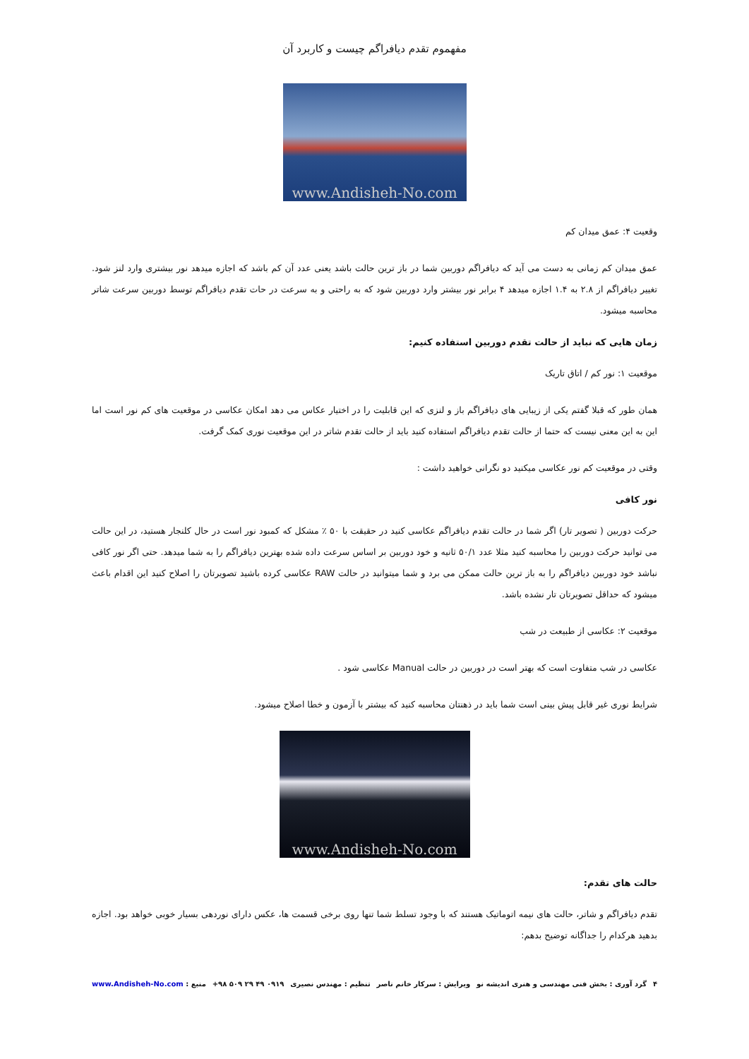مفهموم تقدم دیافراگم چیست و کاربرد آن
www.Andisheh-No.com
وقعیت ۴: عمق میدان کم
عمق میدان کم زمانی به دست می آید که دیافراگم دوربین شما در باز ترین حالت باشد یعنی عدد آن کم باشد که اجازه میدهد نور بیشتری وارد لنز شود. تغییر دیافراگم از ۲.۸ به ۱.۴ اجازه میدهد ۴ برابر نور بیشتر وارد دوربین شود که به راحتی و به سرعت در حات تقدم دیافراگم توسط دوربین سرعت شاتر محاسبه میشود.
زمان هایی که نباید از حالت تقدم دوربین استفاده کنیم:
موقعیت ۱: نور کم / اتاق تاریک
همان طور که قبلا گفتم یکی از زیبایی های دیافراگم باز و لنزی که این قابلیت را در اختیار عکاس می دهد امکان عکاسی در موقعیت های کم نور است اما این به این معنی نیست که حتما از حالت تقدم دیافراگم استفاده کنید باید از حالت تقدم شاتر در این موقعیت نوری کمک گرفت.
وقتی در موقعیت کم نور عکاسی میکنید دو نگرانی خواهید داشت :
نور کافی
حرکت دوربین ( تصویر تار) اگر شما در حالت تقدم دیافراگم عکاسی کنید در حقیقت با ۵۰ ٪ مشکل که کمبود نور است در حال کلنجار هستید، در این حالت می توانید حرکت دوربین را محاسبه کنید مثلا عدد ۵۰/۱ ثانیه و خود دوربین بر اساس سرعت داده شده بهترین دیافراگم را به شما میدهد. حتی اگر نور کافی نباشد خود دوربین دیافراگم را به باز ترین حالت ممکن می برد و شما میتوانید در حالت RAW عکاسی کرده باشید تصویرتان را اصلاح کنید این اقدام باعث میشود که حداقل تصویرتان تار نشده باشد.
موقعیت ۲: عکاسی از طبیعت در شب
عکاسی در شب متفاوت است که بهتر است در دوربین در حالت Manual عکاسی شود .
شرایط نوری غیر قابل پیش بینی است شما باید در ذهنتان محاسبه کنید که بیشتر با آزمون و خطا اصلاح میشود.
www.Andisheh-No.com
حالت های تقدم:
تقدم دیافراگم و شاتر، حالت های نیمه اتوماتیک هستند که با وجود تسلط شما تنها روی برخی قسمت ها، عکس دارای نوردهی بسیار خوبی خواهد بود. اجازه بدهید هرکدام را جداگانه توضیح بدهم:
۴ گرد آوری : بخش فنی مهندسی و هنری اندیشه نو ویرایش : سرکار خانم ناصر تنظیم : مهندس نصیری ۰۹۱۹ ۴۹ ۲۹ ۵۰۹ ۹۸+ منبع : www.Andisheh-No.com